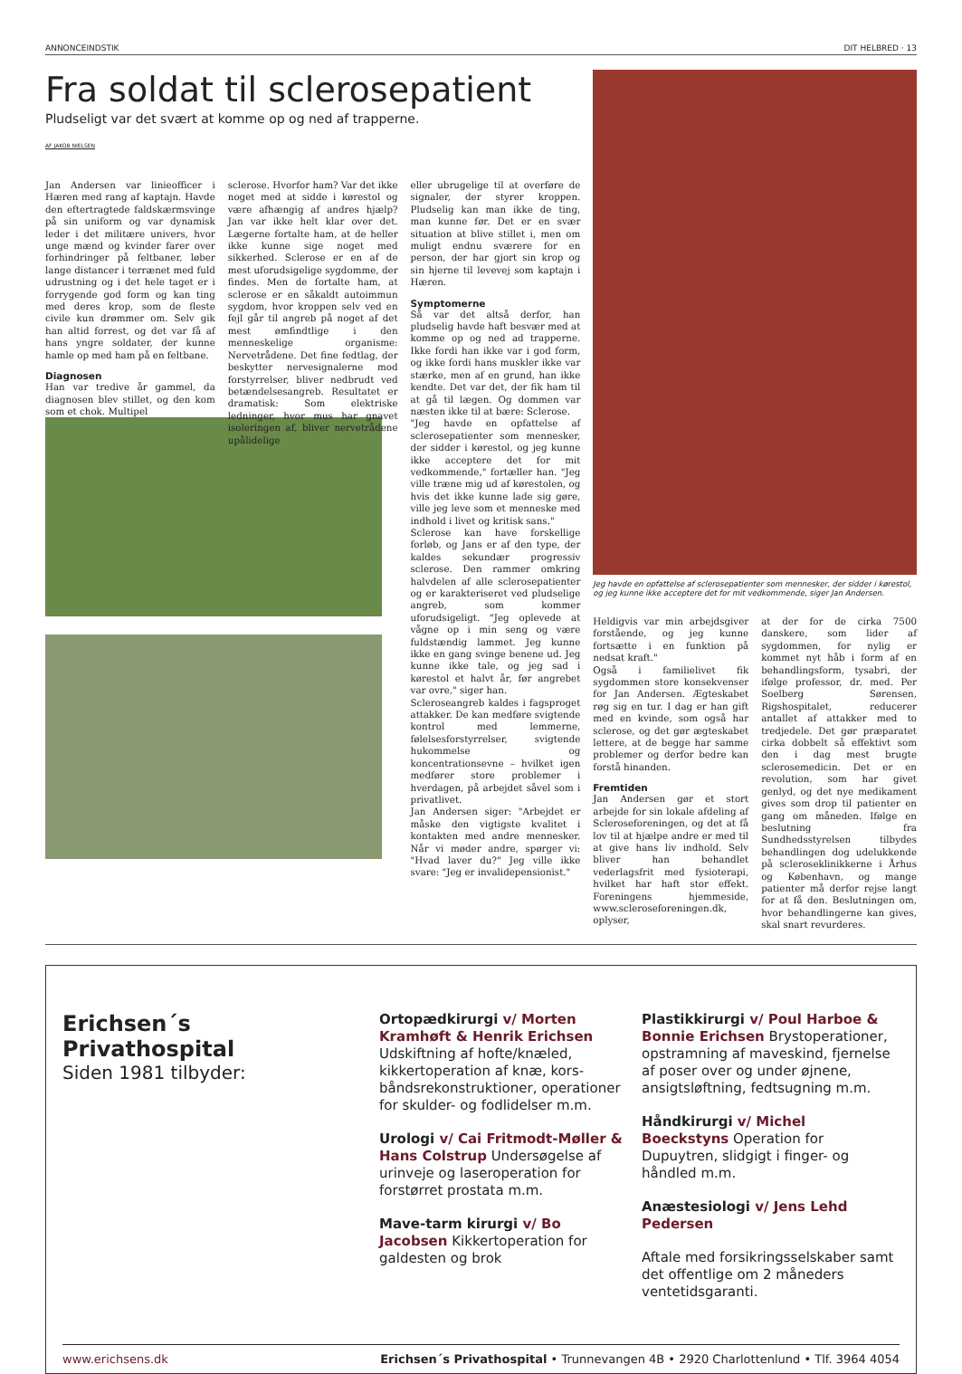ANNONCEINDSTIK DIT HELBRED · 13
Fra soldat til sclerosepatient
Pludseligt var det svært at komme op og ned af trapperne.
AF JAKOB NIELSEN
Jan Andersen var linieofficer i Hæren med rang af kaptajn. Havde den eftertragtede faldskærmsvinge på sin uniform og var dynamisk leder i det militære univers, hvor unge mænd og kvinder farer over forhindringer på feltbaner, løber lange distancer i terrænet med fuld udrustning og i det hele taget er i forrygende god form og kan ting med deres krop, som de fleste civile kun drømmer om. Selv gik han altid forrest, og det var få af hans yngre soldater, der kunne hamle op med ham på en feltbane.
Diagnosen
Han var tredive år gammel, da diagnosen blev stillet, og den kom som et chok. Multipel
sclerose. Hvorfor ham? Var det ikke noget med at sidde i kørestol og være afhængig af andres hjælp? Jan var ikke helt klar over det. Lægerne fortalte ham, at de heller ikke kunne sige noget med sikkerhed. Sclerose er en af de mest uforudsigelige sygdomme, der findes. Men de fortalte ham, at sclerose er en såkaldt autoimmun sygdom, hvor kroppen selv ved en fejl går til angreb på noget af det mest ømfindtlige i den menneskelige organisme: Nervetrådene. Det fine fedtlag, der beskytter nervesignalerne mod forstyrrelser, bliver nedbrudt ved betændelsesangreb. Resultatet er dramatisk: Som elektriske ledninger, hvor mus har gnavet isoleringen af, bliver nervetrådene upålidelige
eller ubrugelige til at overføre de signaler, der styrer kroppen. Pludselig kan man ikke de ting, man kunne før. Det er en svær situation at blive stillet i, men om muligt endnu sværere for en person, der har gjort sin krop og sin hjerne til levevej som kaptajn i Hæren.
Symptomerne
Så var det altså derfor, han pludselig havde haft besvær med at komme op og ned ad trapperne. Ikke fordi han ikke var i god form, og ikke fordi hans muskler ikke var stærke, men af en grund, han ikke kendte. Det var det, der fik ham til at gå til lægen. Og dommen var næsten ikke til at bære: Sclerose.
"Jeg havde en opfattelse af sclerosepatienter som mennesker, der sidder i kørestol, og jeg kunne ikke acceptere det for mit vedkommende," fortæller han. "Jeg ville træne mig ud af kørestolen, og hvis det ikke kunne lade sig gøre, ville jeg leve som et menneske med indhold i livet og kritisk sans."
Sclerose kan have forskellige forløb, og Jans er af den type, der kaldes sekundær progressiv sclerose. Den rammer omkring halvdelen af alle sclerosepatienter og er karakteriseret ved pludselige angreb, som kommer uforudsigeligt. "Jeg oplevede at vågne op i min seng og være fuldstændig lammet. Jeg kunne ikke en gang svinge benene ud. Jeg kunne ikke tale, og jeg sad i kørestol et halvt år, før angrebet var ovre," siger han.
Scleroseangreb kaldes i fagsproget attakker. De kan medføre svigtende kontrol med lemmerne, følelsesforstyrrelser, svigtende hukommelse og koncentrationsevne – hvilket igen medfører store problemer i hverdagen, på arbejdet såvel som i privatlivet.
Jan Andersen siger: "Arbejdet er måske den vigtigste kvalitet i kontakten med andre mennesker. Når vi møder andre, spørger vi: "Hvad laver du?" Jeg ville ikke svare: "Jeg er invalidepensionist."
Jeg havde en opfattelse af sclerosepatienter som mennesker, der sidder i kørestol, og jeg kunne ikke acceptere det for mit vedkommende, siger Jan Andersen.
Heldigvis var min arbejdsgiver forstående, og jeg kunne fortsætte i en funktion på nedsat kraft."
Også i familielivet fik sygdommen store konsekvenser for Jan Andersen. Ægteskabet røg sig en tur. I dag er han gift med en kvinde, som også har sclerose, og det gør ægteskabet lettere, at de begge har samme problemer og derfor bedre kan forstå hinanden.
Fremtiden
Jan Andersen gør et stort arbejde for sin lokale afdeling af Scleroseforeningen, og det at få lov til at hjælpe andre er med til at give hans liv indhold. Selv bliver han behandlet vederlagsfrit med fysioterapi, hvilket har haft stor effekt. Foreningens hjemmeside, www.scleroseforeningen.dk, oplyser,
at der for de cirka 7500 danskere, som lider af sygdommen, for nylig er kommet nyt håb i form af en behandlingsform, tysabri, der ifølge professor, dr. med. Per Soelberg Sørensen, Rigshospitalet, reducerer antallet af attakker med to tredjedele. Det gør præparatet cirka dobbelt så effektivt som den i dag mest brugte sclerosemedicin. Det er en revolution, som har givet genlyd, og det nye medikament gives som drop til patienter en gang om måneden. Ifølge en beslutning fra Sundhedsstyrelsen tilbydes behandlingen dog udelukkende på scleroseklinikkerne i Århus og København, og mange patienter må derfor rejse langt for at få den. Beslutningen om, hvor behandlingerne kan gives, skal snart revurderes.
Erichsen´s Privathospital
Siden 1981 tilbyder:
Ortopædkirurgi v/ Morten Kramhøft & Henrik Erichsen Udskiftning af hofte/knæled, kikkertoperation af knæ, kors-båndsrekonstruktioner, operationer for skulder- og fodlidelser m.m.
Urologi v/ Cai Fritmodt-Møller & Hans Colstrup Undersøgelse af urinveje og laseroperation for forstørret prostata m.m.
Mave-tarm kirurgi v/ Bo Jacobsen Kikkertoperation for galdesten og brok
Plastikkirurgi v/ Poul Harboe & Bonnie Erichsen Brystoperationer, opstramning af maveskind, fjernelse af poser over og under øjnene, ansigtsløftning, fedtsugning m.m.
Håndkirurgi v/ Michel Boeckstyns Operation for Dupuytren, slidgigt i finger- og håndled m.m.
Anæstesiologi v/ Jens Lehd Pedersen
Aftale med forsikringsselskaber samt det offentlige om 2 måneders ventetidsgaranti.
www.erichsens.dk Erichsen´s Privathospital • Trunnevangen 4B • 2920 Charlottenlund • Tlf. 3964 4054